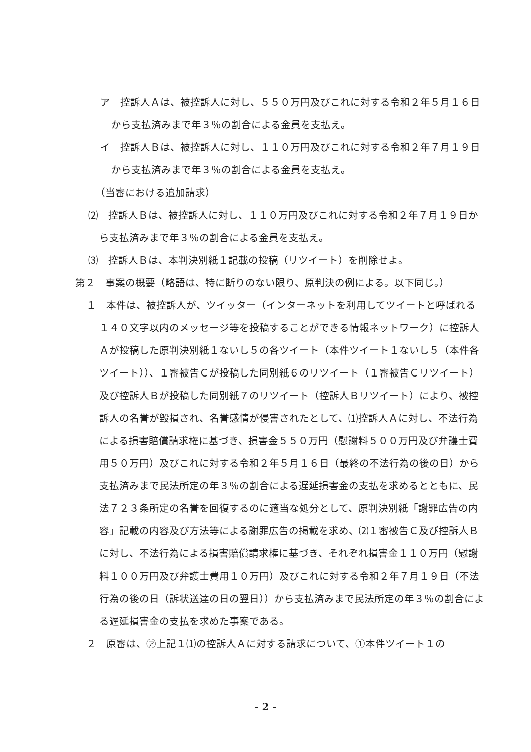ア　控訴人Ａは、被控訴人に対し、５５０万円及びこれに対する令和２年５月１６日から支払済みまで年３％の割合による金員を支払え。
イ　控訴人Ｂは、被控訴人に対し、１１０万円及びこれに対する令和２年７月１９日から支払済みまで年３％の割合による金員を支払え。
（当審における追加請求）
⑵　控訴人Ｂは、被控訴人に対し、１１０万円及びこれに対する令和２年７月１９日から支払済みまで年３％の割合による金員を支払え。
⑶　控訴人Ｂは、本判決別紙１記載の投稿（リツイート）を削除せよ。
第２　事案の概要（略語は、特に断りのない限り、原判決の例による。以下同じ。）
１　本件は、被控訴人が、ツイッター（インターネットを利用してツイートと呼ばれる１４０文字以内のメッセージ等を投稿することができる情報ネットワーク）に控訴人Ａが投稿した原判決別紙１ないし５の各ツイート（本件ツイート１ないし５（本件各ツイート））、１審被告Ｃが投稿した同別紙６のリツイート（１審被告Ｃリツイート）及び控訴人Ｂが投稿した同別紙７のリツイート（控訴人Ｂリツイート）により、被控訴人の名誉が毀損され、名誉感情が侵害されたとして、⑴控訴人Ａに対し、不法行為による損害賠償請求権に基づき、損害金５５０万円（慰謝料５００万円及び弁護士費用５０万円）及びこれに対する令和２年５月１６日（最終の不法行為の後の日）から支払済みまで民法所定の年３％の割合による遅延損害金の支払を求めるとともに、民法７２３条所定の名誉を回復するのに適当な処分として、原判決別紙「謝罪広告の内容」記載の内容及び方法等による謝罪広告の掲載を求め、⑵１審被告Ｃ及び控訴人Ｂに対し、不法行為による損害賠償請求権に基づき、それぞれ損害金１１０万円（慰謝料１００万円及び弁護士費用１０万円）及びこれに対する令和２年７月１９日（不法行為の後の日（訴状送達の日の翌日））から支払済みまで民法所定の年３％の割合による遅延損害金の支払を求めた事案である。
２　原審は、㋐上記１⑴の控訴人Ａに対する請求について、①本件ツイート１の
- 2 -